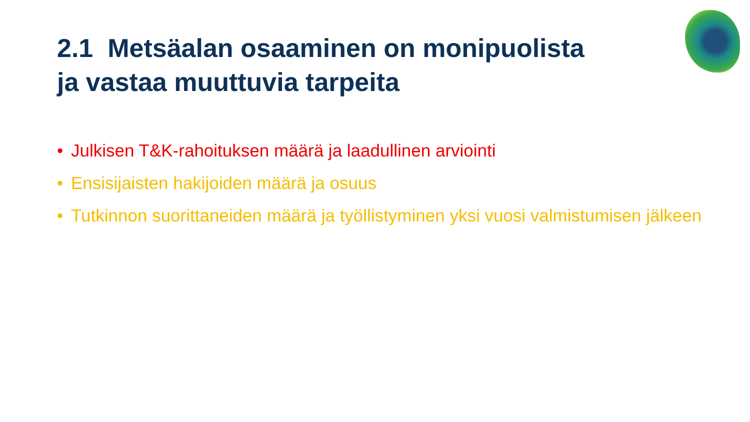2.1 Metsäalan osaaminen on monipuolista
ja vastaa muuttuvia tarpeita
• Julkisen T&K-rahoituksen määrä ja laadullinen arviointi
• Ensisijaisten hakijoiden määrä ja osuus
• Tutkinnon suorittaneiden määrä ja työllistyminen yksi vuosi valmistumisen jälkeen